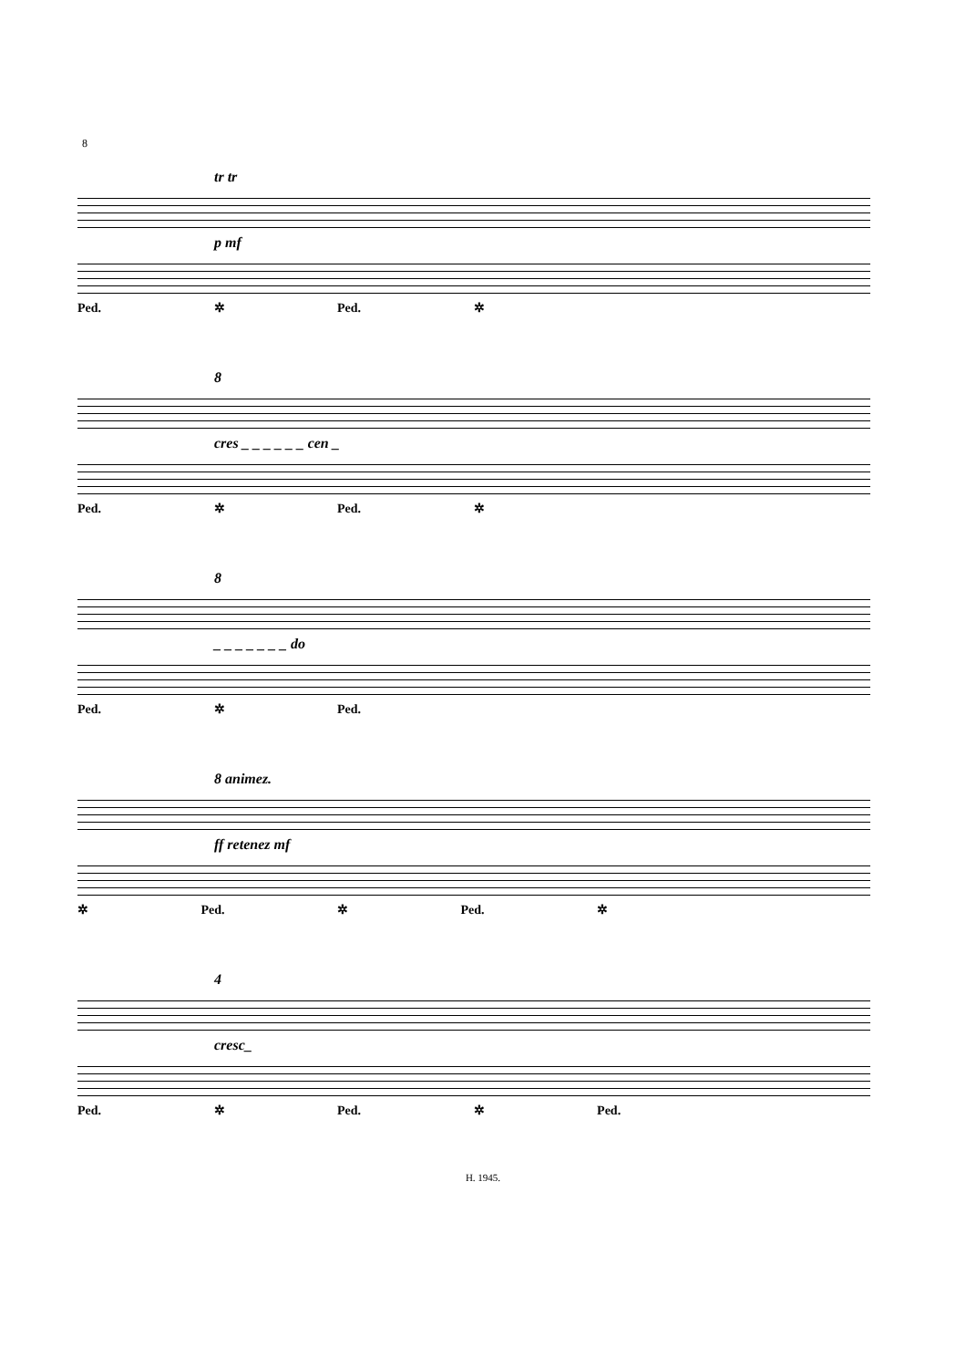8
tr tr
p mf
Ped. ✲ Ped. ✲
8
cres _ _ _ _ _ _ cen _
Ped. ✲ Ped. ✲
8
_ _ _ _ _ _ _ do
Ped. ✲ Ped.
8 animez.
ff retenez mf
✲ Ped. ✲ Ped. ✲
4
cresc_
Ped. ✲ Ped. ✲ Ped.
H. 1945.